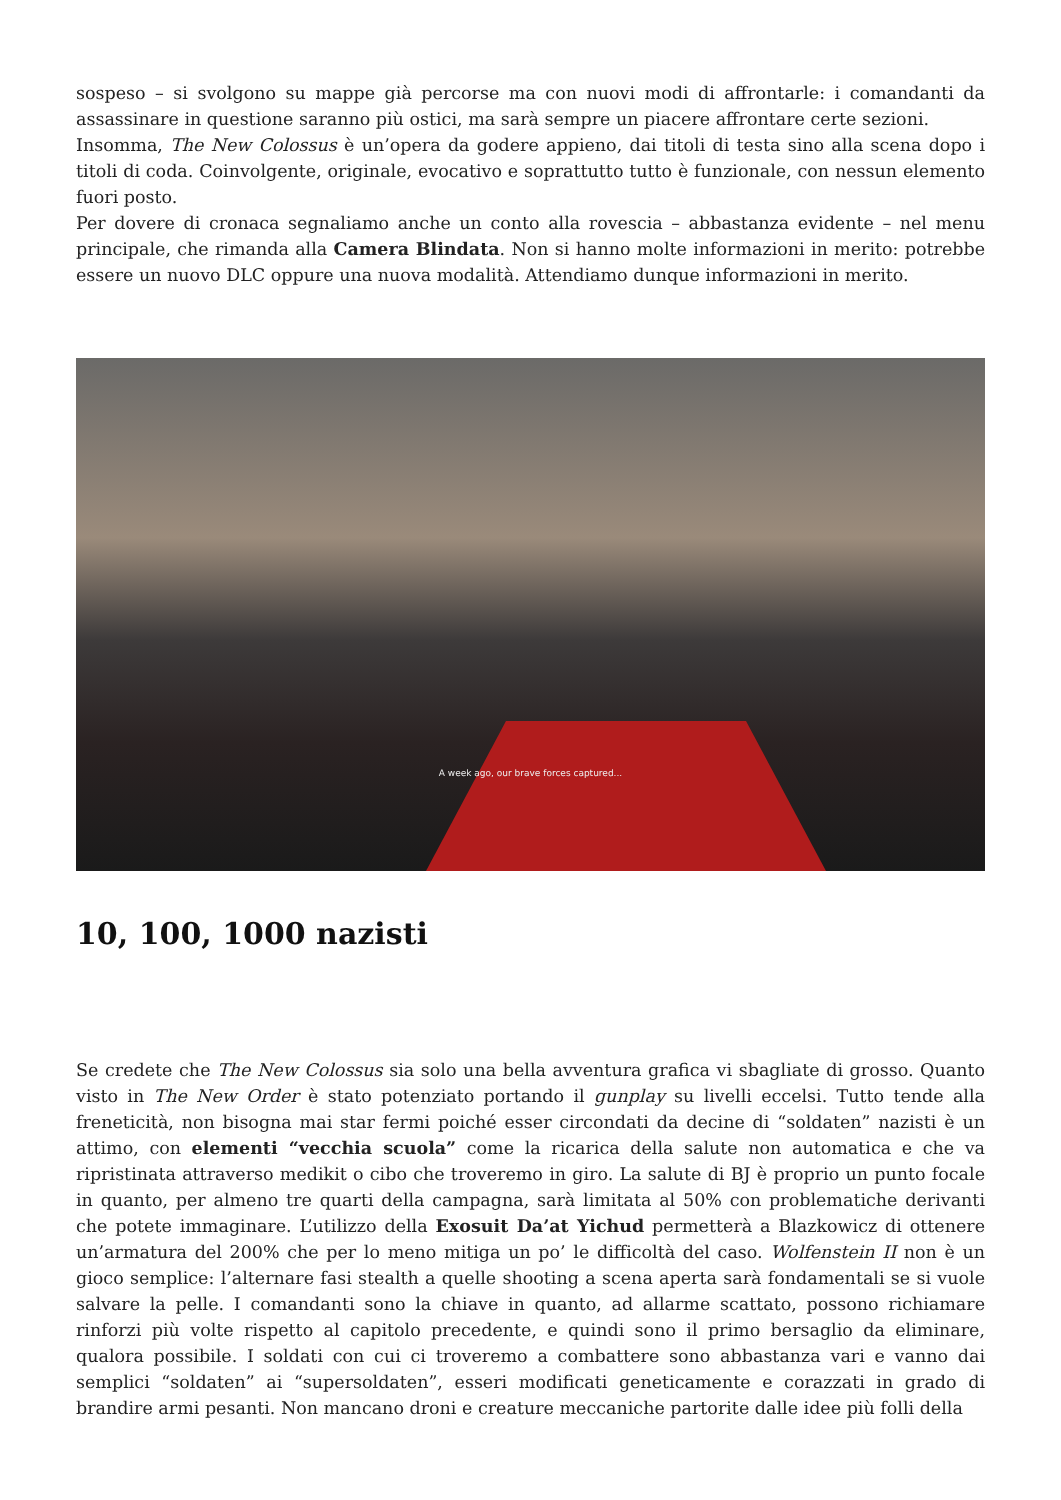sospeso – si svolgono su mappe già percorse ma con nuovi modi di affrontarle: i comandanti da assassinare in questione saranno più ostici, ma sarà sempre un piacere affrontare certe sezioni.
Insomma, The New Colossus è un’opera da godere appieno, dai titoli di testa sino alla scena dopo i titoli di coda. Coinvolgente, originale, evocativo e soprattutto tutto è funzionale, con nessun elemento fuori posto.
Per dovere di cronaca segnaliamo anche un conto alla rovescia – abbastanza evidente – nel menu principale, che rimanda alla Camera Blindata. Non si hanno molte informazioni in merito: potrebbe essere un nuovo DLC oppure una nuova modalità. Attendiamo dunque informazioni in merito.
A week ago, our brave forces captured...
10, 100, 1000 nazisti
Se credete che The New Colossus sia solo una bella avventura grafica vi sbagliate di grosso. Quanto visto in The New Order è stato potenziato portando il gunplay su livelli eccelsi. Tutto tende alla freneticità, non bisogna mai star fermi poiché esser circondati da decine di “soldaten” nazisti è un attimo, con elementi “vecchia scuola” come la ricarica della salute non automatica e che va ripristinata attraverso medikit o cibo che troveremo in giro. La salute di BJ è proprio un punto focale in quanto, per almeno tre quarti della campagna, sarà limitata al 50% con problematiche derivanti che potete immaginare. L’utilizzo della Exosuit Da’at Yichud permetterà a Blazkowicz di ottenere un’armatura del 200% che per lo meno mitiga un po’ le difficoltà del caso. Wolfenstein II non è un gioco semplice: l’alternare fasi stealth a quelle shooting a scena aperta sarà fondamentali se si vuole salvare la pelle. I comandanti sono la chiave in quanto, ad allarme scattato, possono richiamare rinforzi più volte rispetto al capitolo precedente, e quindi sono il primo bersaglio da eliminare, qualora possibile. I soldati con cui ci troveremo a combattere sono abbastanza vari e vanno dai semplici “soldaten” ai “supersoldaten”, esseri modificati geneticamente e corazzati in grado di brandire armi pesanti. Non mancano droni e creature meccaniche partorite dalle idee più folli della